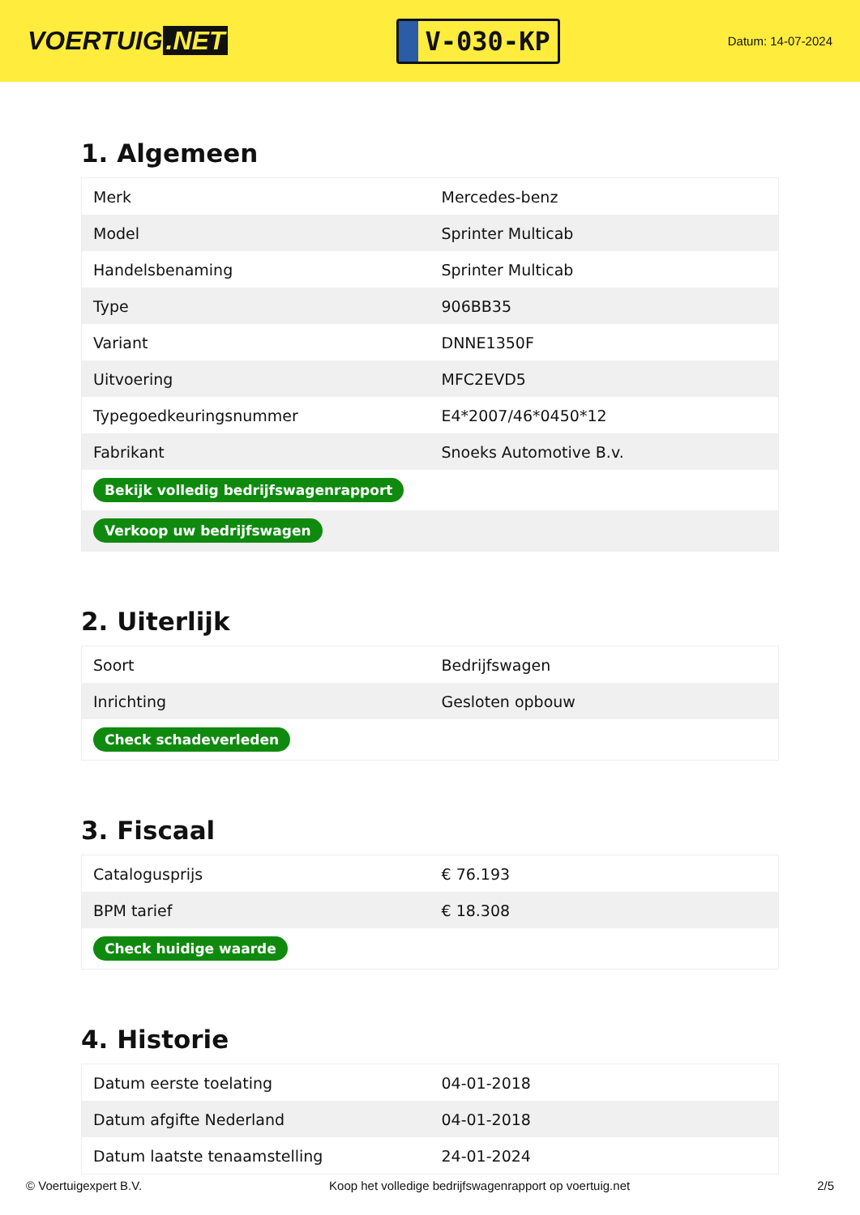VOERTUIG.NET
V-030-KP
Datum: 14-07-2024
1. Algemeen
| Merk | Mercedes-benz |
| Model | Sprinter Multicab |
| Handelsbenaming | Sprinter Multicab |
| Type | 906BB35 |
| Variant | DNNE1350F |
| Uitvoering | MFC2EVD5 |
| Typegoedkeuringsnummer | E4*2007/46*0450*12 |
| Fabrikant | Snoeks Automotive B.v. |
| Bekijk volledig bedrijfswagenrapport | |
| Verkoop uw bedrijfswagen | |
2. Uiterlijk
| Soort | Bedrijfswagen |
| Inrichting | Gesloten opbouw |
| Check schadeverleden | |
3. Fiscaal
| Catalogusprijs | € 76.193 |
| BPM tarief | € 18.308 |
| Check huidige waarde | |
4. Historie
| Datum eerste toelating | 04-01-2018 |
| Datum afgifte Nederland | 04-01-2018 |
| Datum laatste tenaamstelling | 24-01-2024 |
© Voertuigexpert B.V. Koop het volledige bedrijfswagenrapport op voertuig.net 2/5